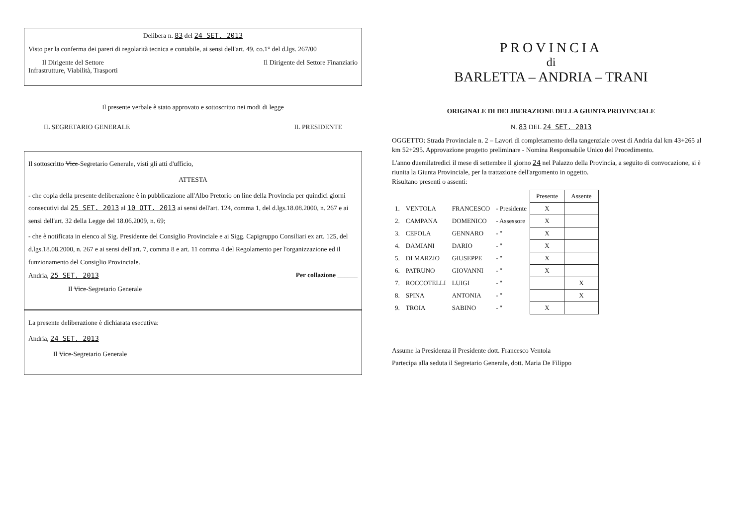Delibera n. 83 del 24 SET. 2013
Visto per la conferma dei pareri di regolarità tecnica e contabile, ai sensi dell'art. 49, co.1° del d.lgs. 267/00
Il Dirigente del Settore
Infrastrutture, Viabilità, Trasporti
Il Dirigente del Settore Finanziario
Il presente verbale è stato approvato e sottoscritto nei modi di legge
IL SEGRETARIO GENERALE IL PRESIDENTE
Il sottoscritto Vice-Segretario Generale, visti gli atti d'ufficio,
ATTESTA
- che copia della presente deliberazione è in pubblicazione all'Albo Pretorio on line della Provincia per quindici giorni consecutivi dal 25 SET. 2013 al 10 OTT. 2013 ai sensi dell'art. 124, comma 1, del d.lgs.18.08.2000, n. 267 e ai sensi dell'art. 32 della Legge del 18.06.2009, n. 69;
- che è notificata in elenco al Sig. Presidente del Consiglio Provinciale e ai Sigg. Capigruppo Consiliari ex art. 125, del d.lgs.18.08.2000, n. 267 e ai sensi dell'art. 7, comma 8 e art. 11 comma 4 del Regolamento per l'organizzazione ed il funzionamento del Consiglio Provinciale.
Andria, 25 SET. 2013 Per collazione ______
Il Vice-Segretario Generale
La presente deliberazione è dichiarata esecutiva:
Andria, 24 SET. 2013
Il Vice-Segretario Generale
PROVINCIA
di
BARLETTA – ANDRIA – TRANI
ORIGINALE DI DELIBERAZIONE DELLA GIUNTA PROVINCIALE
N. 83 DEL 24 SET. 2013
OGGETTO: Strada Provinciale n. 2 – Lavori di completamento della tangenziale ovest di Andria dal km 43+265 al km 52+295. Approvazione progetto preliminare - Nomina Responsabile Unico del Procedimento.
L'anno duemilatredici il mese di settembre il giorno 24 nel Palazzo della Provincia, a seguito di convocazione, si è riunita la Giunta Provinciale, per la trattazione dell'argomento in oggetto.
Risultano presenti o assenti:
| | | | | Presente | Assente |
| 1. | VENTOLA | FRANCESCO | - Presidente | X | |
| 2. | CAMPANA | DOMENICO | - Assessore | X | |
| 3. | CEFOLA | GENNARO | - " | X | |
| 4. | DAMIANI | DARIO | - " | X | |
| 5. | DI MARZIO | GIUSEPPE | - " | X | |
| 6. | PATRUNO | GIOVANNI | - " | X | |
| 7. | ROCCOTELLI | LUIGI | - " | | X |
| 8. | SPINA | ANTONIA | - " | | X |
| 9. | TROIA | SABINO | - " | X | |
Assume la Presidenza il Presidente dott. Francesco Ventola
Partecipa alla seduta il Segretario Generale, dott. Maria De Filippo